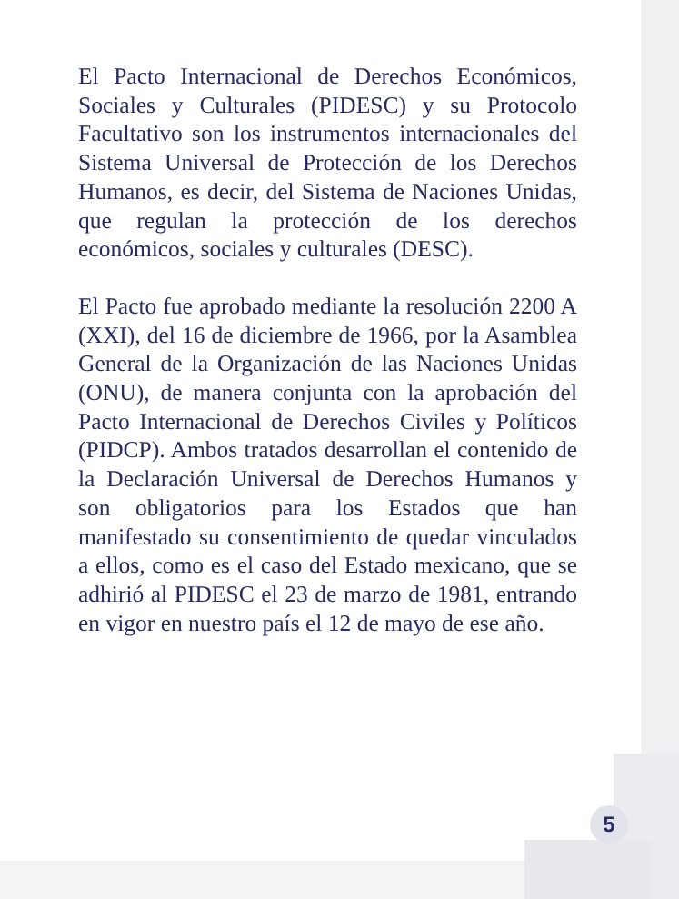El Pacto Internacional de Derechos Económicos, Sociales y Culturales (PIDESC) y su Protocolo Facultativo son los instrumentos internacionales del Sistema Universal de Protección de los Derechos Humanos, es decir, del Sistema de Naciones Unidas, que regulan la protección de los derechos económicos, sociales y culturales (DESC).
El Pacto fue aprobado mediante la resolución 2200 A (XXI), del 16 de diciembre de 1966, por la Asamblea General de la Organización de las Naciones Unidas (ONU), de manera conjunta con la aprobación del Pacto Internacional de Derechos Civiles y Políticos (PIDCP). Ambos tratados desarrollan el contenido de la Declaración Universal de Derechos Humanos y son obligatorios para los Estados que han manifestado su consentimiento de quedar vinculados a ellos, como es el caso del Estado mexicano, que se adhirió al PIDESC el 23 de marzo de 1981, entrando en vigor en nuestro país el 12 de mayo de ese año.
5